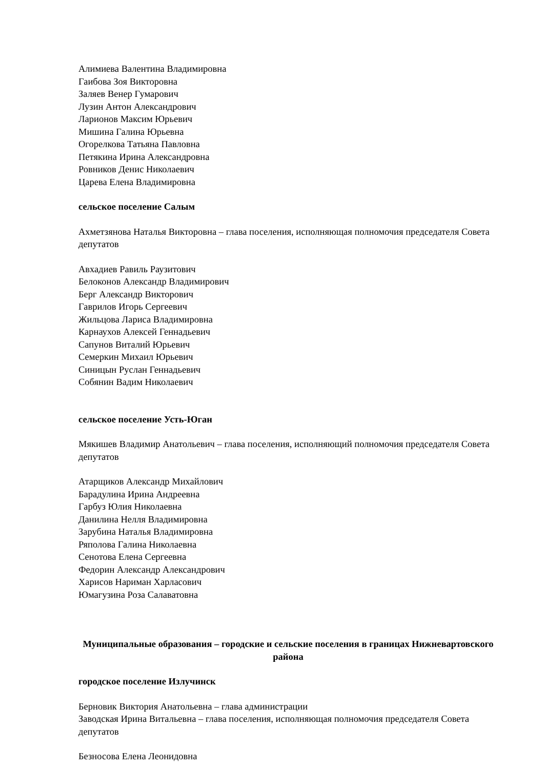Алимиева Валентина Владимировна
Гаибова Зоя Викторовна
Заляев Венер Гумарович
Лузин Антон Александрович
Ларионов Максим Юрьевич
Мишина Галина Юрьевна
Огорелкова Татьяна Павловна
Петякина Ирина Александровна
Ровников Денис Николаевич
Царева Елена Владимировна
сельское поселение Салым
Ахметзянова Наталья Викторовна – глава поселения, исполняющая полномочия председателя Совета депутатов
Авхадиев Равиль Раузитович
Белоконов Александр Владимирович
Берг Александр Викторович
Гаврилов Игорь Сергеевич
Жильцова Лариса Владимировна
Карнаухов Алексей Геннадьевич
Сапунов Виталий Юрьевич
Семеркин Михаил Юрьевич
Синицын Руслан Геннадьевич
Собянин Вадим Николаевич
сельское поселение Усть-Юган
Мякишев Владимир Анатольевич – глава поселения, исполняющий полномочия председателя Совета депутатов
Атарщиков Александр Михайлович
Барадулина Ирина Андреевна
Гарбуз Юлия Николаевна
Данилина Нелля Владимировна
Зарубина Наталья Владимировна
Ряполова Галина Николаевна
Сенотова Елена Сергеевна
Федорин Александр Александрович
Харисов Нариман Харласович
Юмагузина Роза Салаватовна
Муниципальные образования – городские и сельские поселения в границах Нижневартовского района
городское поселение Излучинск
Берновик Виктория Анатольевна – глава администрации
Заводская Ирина Витальевна – глава поселения, исполняющая полномочия председателя Совета депутатов
Безносова Елена Леонидовна